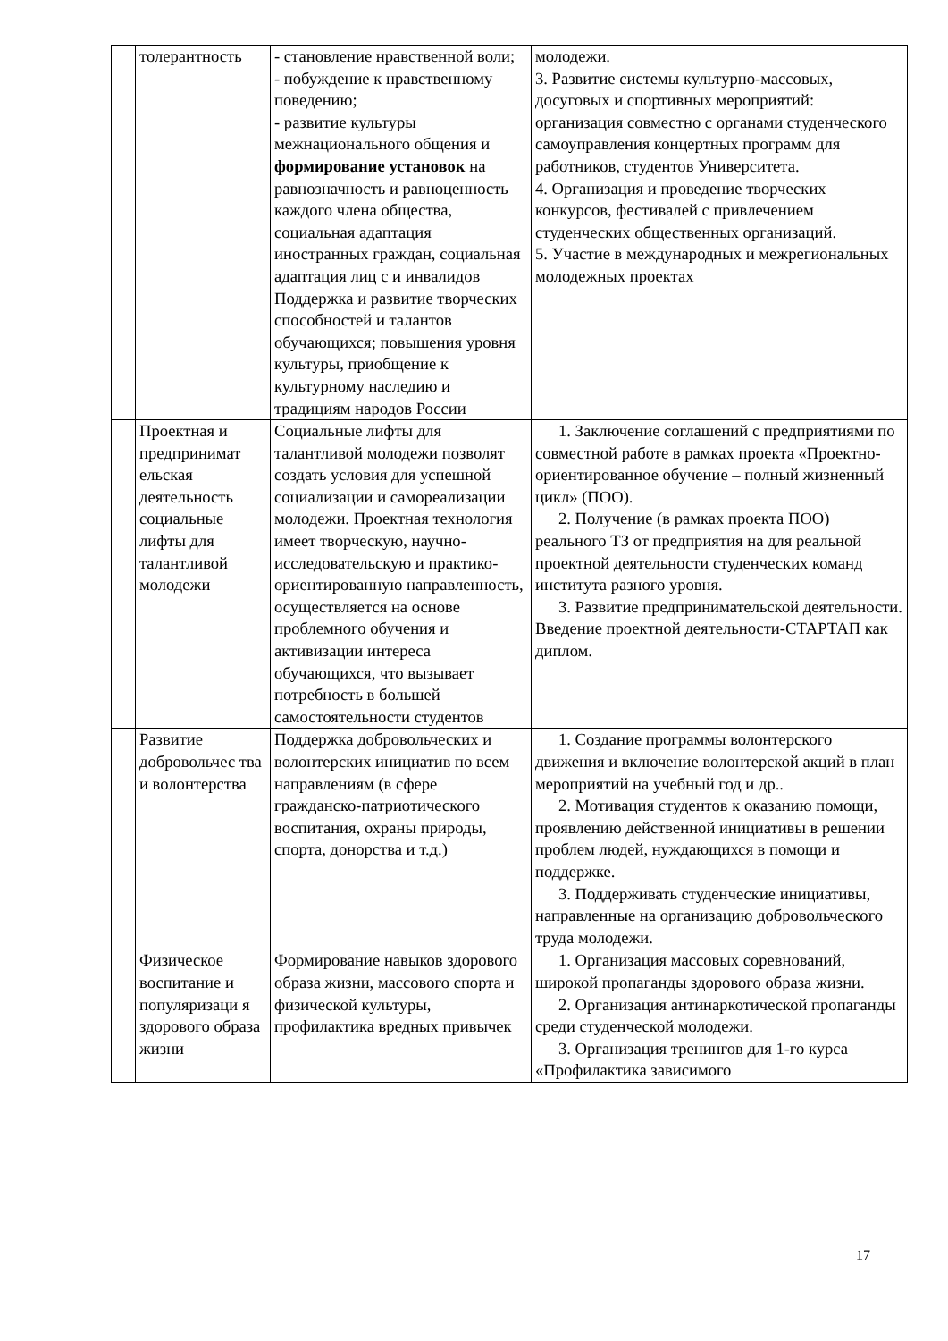| | толерантность | - становление нравственной воли; - побуждение к нравственному поведению; - развитие культуры межнационального общения и формирование установок на равнозначность и равноценность каждого члена общества, социальная адаптация иностранных граждан, социальная адаптация лиц с и инвалидов Поддержка и развитие творческих способностей и талантов обучающихся; повышения уровня культуры, приобщение к культурному наследию и традициям народов России | молодежи. 3. Развитие системы культурно-массовых, досуговых и спортивных мероприятий: организация совместно с органами студенческого самоуправления концертных программ для работников, студентов Университета. 4. Организация и проведение творческих конкурсов, фестивалей с привлечением студенческих общественных организаций. 5. Участие в международных и межрегиональных молодежных проектах |
| | Проектная и предпринимат ельская деятельность социальные лифты для талантливой молодежи | Социальные лифты для талантливой молодежи позволят создать условия для успешной социализации и самореализации молодежи. Проектная технология имеет творческую, научно-исследовательскую и практико-ориентированную направленность, осуществляется на основе проблемного обучения и активизации интереса обучающихся, что вызывает потребность в большей самостоятельности студентов | 1. Заключение соглашений с предприятиями по совместной работе в рамках проекта «Проектно-ориентированное обучение – полный жизненный цикл» (ПОО). 2. Получение (в рамках проекта ПОО) реального ТЗ от предприятия на для реальной проектной деятельности студенческих команд института разного уровня. 3. Развитие предпринимательской деятельности. Введение проектной деятельности-СТАРТАП как диплом. |
| | Развитие добровольчес тва и волонтерства | Поддержка добровольческих и волонтерских инициатив по всем направлениям (в сфере гражданско-патриотического воспитания, охраны природы, спорта, донорства и т.д.) | 1. Создание программы волонтерского движения и включение волонтерской акций в план мероприятий на учебный год и др.. 2. Мотивация студентов к оказанию помощи, проявлению действенной инициативы в решении проблем людей, нуждающихся в помощи и поддержке. 3. Поддерживать студенческие инициативы, направленные на организацию добровольческого труда молодежи. |
| | Физическое воспитание и популяризаци я здорового образа жизни | Формирование навыков здорового образа жизни, массового спорта и физической культуры, профилактика вредных привычек | 1. Организация массовых соревнований, широкой пропаганды здорового образа жизни. 2. Организация антинаркотической пропаганды среди студенческой молодежи. 3. Организация тренингов для 1-го курса «Профилактика зависимого |
17